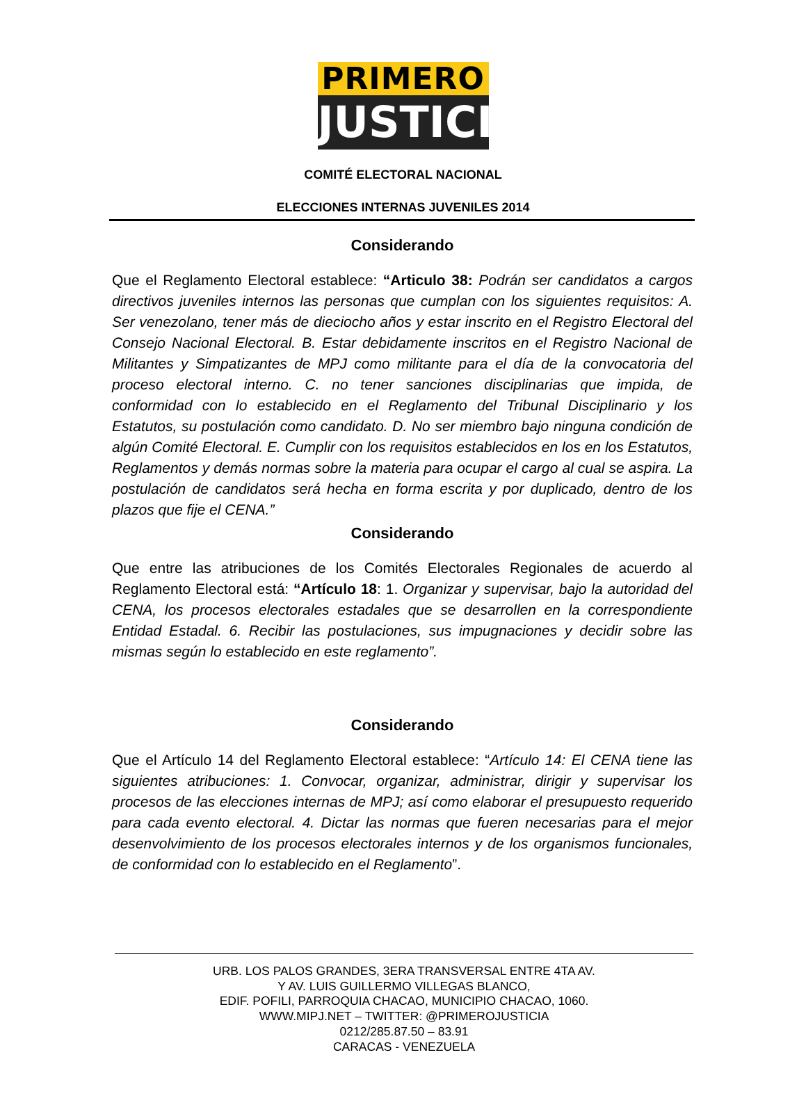PRIMERO
JUSTICIA
COMITÉ ELECTORAL NACIONAL
ELECCIONES INTERNAS JUVENILES 2014
Considerando
Que el Reglamento Electoral establece: “Articulo 38: Podrán ser candidatos a cargos directivos juveniles internos las personas que cumplan con los siguientes requisitos: A. Ser venezolano, tener más de dieciocho años y estar inscrito en el Registro Electoral del Consejo Nacional Electoral. B. Estar debidamente inscritos en el Registro Nacional de Militantes y Simpatizantes de MPJ como militante para el día de la convocatoria del proceso electoral interno. C. no tener sanciones disciplinarias que impida, de conformidad con lo establecido en el Reglamento del Tribunal Disciplinario y los Estatutos, su postulación como candidato. D. No ser miembro bajo ninguna condición de algún Comité Electoral. E. Cumplir con los requisitos establecidos en los en los Estatutos, Reglamentos y demás normas sobre la materia para ocupar el cargo al cual se aspira. La postulación de candidatos será hecha en forma escrita y por duplicado, dentro de los plazos que fije el CENA.”
Considerando
Que entre las atribuciones de los Comités Electorales Regionales de acuerdo al Reglamento Electoral está: “Artículo 18: 1. Organizar y supervisar, bajo la autoridad del CENA, los procesos electorales estadales que se desarrollen en la correspondiente Entidad Estadal. 6. Recibir las postulaciones, sus impugnaciones y decidir sobre las mismas según lo establecido en este reglamento”.
Considerando
Que el Artículo 14 del Reglamento Electoral establece: “Artículo 14: El CENA tiene las siguientes atribuciones: 1. Convocar, organizar, administrar, dirigir y supervisar los procesos de las elecciones internas de MPJ; así como elaborar el presupuesto requerido para cada evento electoral. 4. Dictar las normas que fueren necesarias para el mejor desenvolvimiento de los procesos electorales internos y de los organismos funcionales, de conformidad con lo establecido en el Reglamento”.
URB. LOS PALOS GRANDES, 3ERA TRANSVERSAL ENTRE 4TA AV.
Y AV. LUIS GUILLERMO VILLEGAS BLANCO,
EDIF. POFILI, PARROQUIA CHACAO, MUNICIPIO CHACAO, 1060.
WWW.MIPJ.NET – TWITTER: @PRIMEROJUSTICIA
0212/285.87.50 – 83.91
CARACAS - VENEZUELA